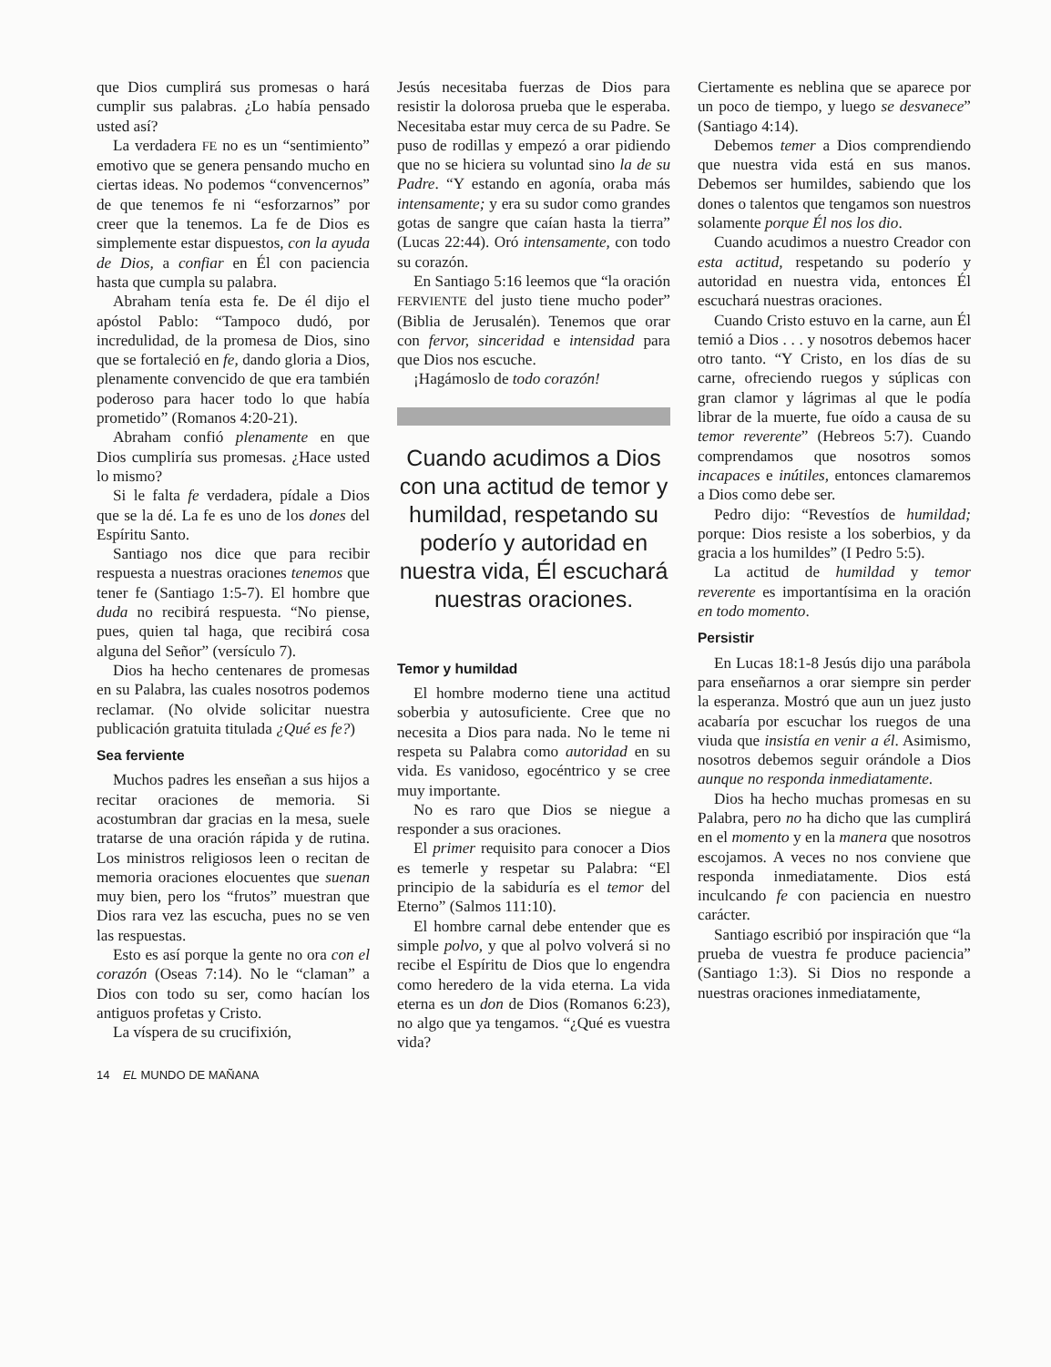que Dios cumplirá sus promesas o hará cumplir sus palabras. ¿Lo había pensado usted así?
La verdadera FE no es un “sentimiento” emotivo que se genera pensando mucho en ciertas ideas. No podemos “convencernos” de que tenemos fe ni “esforzarnos” por creer que la tenemos. La fe de Dios es simplemente estar dispuestos, con la ayuda de Dios, a confiar en Él con paciencia hasta que cumpla su palabra.
Abraham tenía esta fe. De él dijo el apóstol Pablo: “Tampoco dudó, por incredulidad, de la promesa de Dios, sino que se fortaleció en fe, dando gloria a Dios, plenamente convencido de que era también poderoso para hacer todo lo que había prometido” (Romanos 4:20-21).
Abraham confió plenamente en que Dios cumpliría sus promesas. ¿Hace usted lo mismo?
Si le falta fe verdadera, pídale a Dios que se la dé. La fe es uno de los dones del Espíritu Santo.
Santiago nos dice que para recibir respuesta a nuestras oraciones tenemos que tener fe (Santiago 1:5-7). El hombre que duda no recibirá respuesta. “No piense, pues, quien tal haga, que recibirá cosa alguna del Señor” (versículo 7).
Dios ha hecho centenares de promesas en su Palabra, las cuales nosotros podemos reclamar. (No olvide solicitar nuestra publicación gratuita titulada ¿Qué es fe?)
Sea ferviente
Muchos padres les enseñan a sus hijos a recitar oraciones de memoria. Si acostumbran dar gracias en la mesa, suele tratarse de una oración rápida y de rutina. Los ministros religiosos leen o recitan de memoria oraciones elocuentes que suenan muy bien, pero los “frutos” muestran que Dios rara vez las escucha, pues no se ven las respuestas.
Esto es así porque la gente no ora con el corazón (Oseas 7:14). No le “claman” a Dios con todo su ser, como hacían los antiguos profetas y Cristo.
La víspera de su crucifixión,
Jesús necesitaba fuerzas de Dios para resistir la dolorosa prueba que le esperaba. Necesitaba estar muy cerca de su Padre. Se puso de rodillas y empezó a orar pidiendo que no se hiciera su voluntad sino la de su Padre. “Y estando en agonía, oraba más intensamente; y era su sudor como grandes gotas de sangre que caían hasta la tierra” (Lucas 22:44). Oró intensamente, con todo su corazón.
En Santiago 5:16 leemos que “la oración FERVIENTE del justo tiene mucho poder” (Biblia de Jerusalén). Tenemos que orar con fervor, sinceridad e intensidad para que Dios nos escuche.
¡Hagámoslo de todo corazón!
Cuando acudimos a Dios con una actitud de temor y humildad, respetando su poderío y autoridad en nuestra vida, Él escuchará nuestras oraciones.
Temor y humildad
El hombre moderno tiene una actitud soberbia y autosuficiente. Cree que no necesita a Dios para nada. No le teme ni respeta su Palabra como autoridad en su vida. Es vanidoso, egocéntrico y se cree muy importante.
No es raro que Dios se niegue a responder a sus oraciones.
El primer requisito para conocer a Dios es temerle y respetar su Palabra: “El principio de la sabiduría es el temor del Eterno” (Salmos 111:10).
El hombre carnal debe entender que es simple polvo, y que al polvo volverá si no recibe el Espíritu de Dios que lo engendra como heredero de la vida eterna. La vida eterna es un don de Dios (Romanos 6:23), no algo que ya tengamos. “¿Qué es vuestra vida?
Ciertamente es neblina que se aparece por un poco de tiempo, y luego se desvanece” (Santiago 4:14).
Debemos temer a Dios comprendiendo que nuestra vida está en sus manos. Debemos ser humildes, sabiendo que los dones o talentos que tengamos son nuestros solamente porque Él nos los dio.
Cuando acudimos a nuestro Creador con esta actitud, respetando su poderío y autoridad en nuestra vida, entonces Él escuchará nuestras oraciones.
Cuando Cristo estuvo en la carne, aun Él temió a Dios . . . y nosotros debemos hacer otro tanto. “Y Cristo, en los días de su carne, ofreciendo ruegos y súplicas con gran clamor y lágrimas al que le podía librar de la muerte, fue oído a causa de su temor reverente” (Hebreos 5:7). Cuando comprendamos que nosotros somos incapaces e inútiles, entonces clamaremos a Dios como debe ser.
Pedro dijo: “Revestíos de humildad; porque: Dios resiste a los soberbios, y da gracia a los humildes” (I Pedro 5:5).
La actitud de humildad y temor reverente es importantísima en la oración en todo momento.
Persistir
En Lucas 18:1-8 Jesús dijo una parábola para enseñarnos a orar siempre sin perder la esperanza. Mostró que aun un juez justo acabaría por escuchar los ruegos de una viuda que insistía en venir a él. Asimismo, nosotros debemos seguir orándole a Dios aunque no responda inmediatamente.
Dios ha hecho muchas promesas en su Palabra, pero no ha dicho que las cumplirá en el momento y en la manera que nosotros escojamos. A veces no nos conviene que responda inmediatamente. Dios está inculcando fe con paciencia en nuestro carácter.
Santiago escribió por inspiración que “la prueba de vuestra fe produce paciencia” (Santiago 1:3). Si Dios no responde a nuestras oraciones inmediatamente,
14 EL MUNDO DE MAÑANA